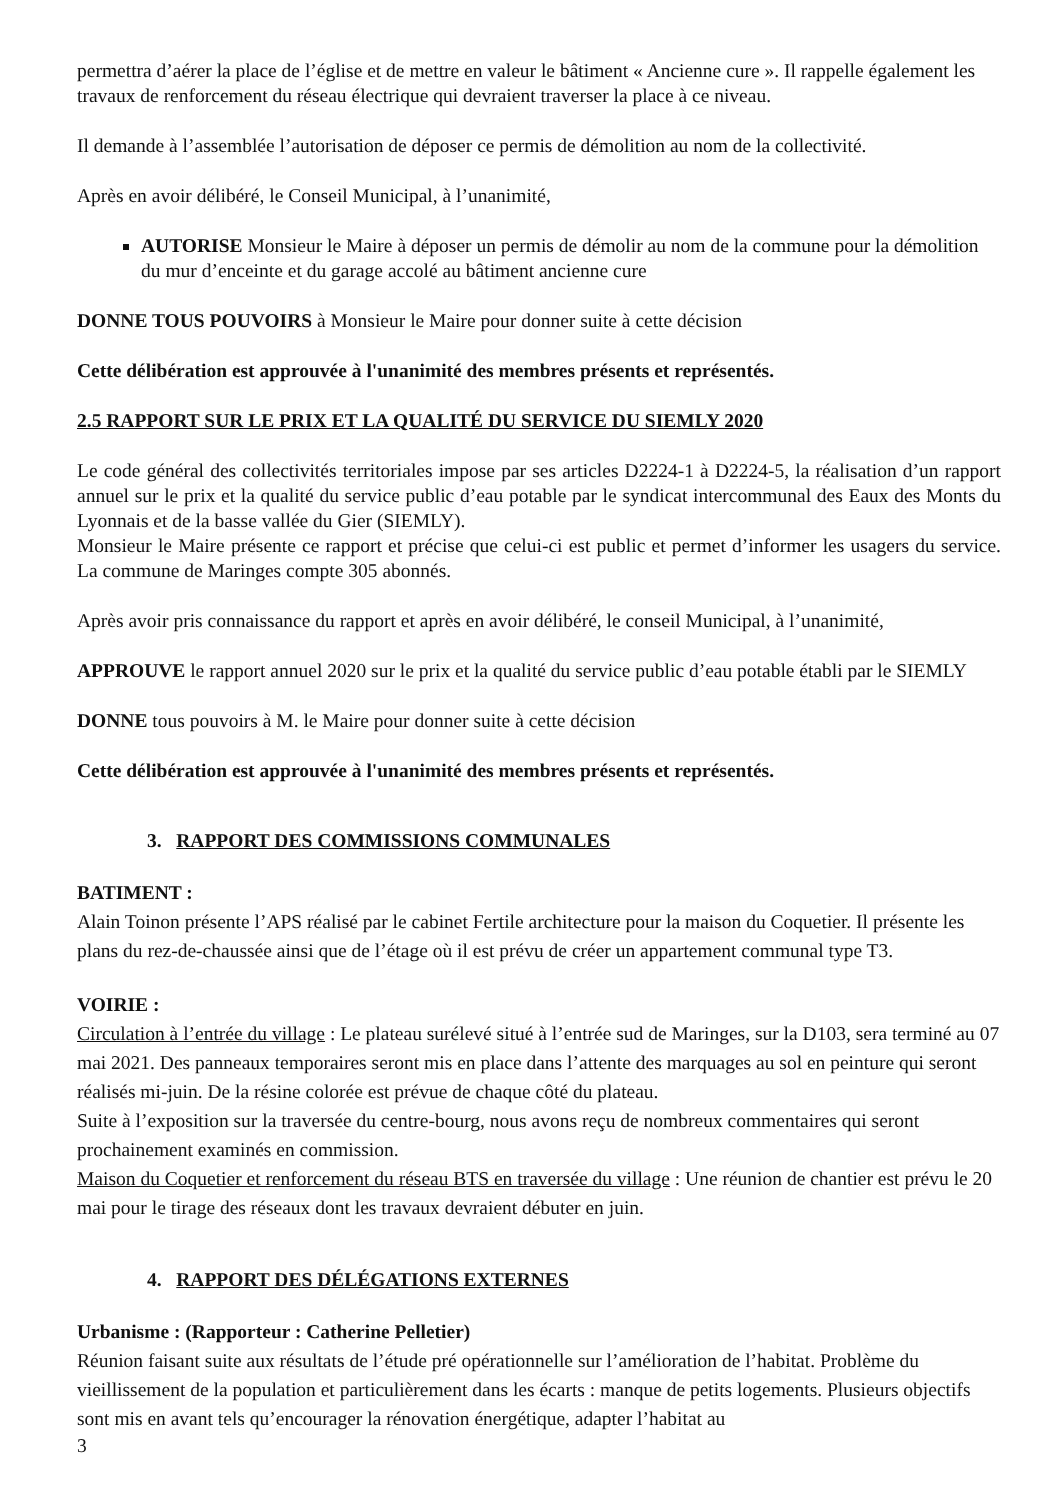permettra d’aérer la place de l’église et de mettre en valeur le bâtiment « Ancienne cure ». Il rappelle également les travaux de renforcement du réseau électrique qui devraient traverser la place à ce niveau.
Il demande à l’assemblée l’autorisation de déposer ce permis de démolition au nom de la collectivité.
Après en avoir délibéré, le Conseil Municipal, à l’unanimité,
AUTORISE Monsieur le Maire à déposer un permis de démolir au nom de la commune pour la démolition du mur d’enceinte et du garage accolé au bâtiment ancienne cure
DONNE TOUS POUVOIRS à Monsieur le Maire pour donner suite à cette décision
Cette délibération est approuvée à l'unanimité des membres présents et représentés.
2.5 RAPPORT SUR LE PRIX ET LA QUALITÉ DU SERVICE DU SIEMLY 2020
Le code général des collectivités territoriales impose par ses articles D2224-1 à D2224-5, la réalisation d’un rapport annuel sur le prix et la qualité du service public d’eau potable par le syndicat intercommunal des Eaux des Monts du Lyonnais et de la basse vallée du Gier (SIEMLY).
Monsieur le Maire présente ce rapport et précise que celui-ci est public et permet d’informer les usagers du service. La commune de Maringes compte 305 abonnés.
Après avoir pris connaissance du rapport et après en avoir délibéré, le conseil Municipal, à l’unanimité,
APPROUVE le rapport annuel 2020 sur le prix et la qualité du service public d’eau potable établi par le SIEMLY
DONNE tous pouvoirs à M. le Maire pour donner suite à cette décision
Cette délibération est approuvée à l'unanimité des membres présents et représentés.
3. RAPPORT DES COMMISSIONS COMMUNALES
BATIMENT :
Alain Toinon présente l’APS réalisé par le cabinet Fertile architecture pour la maison du Coquetier. Il présente les plans du rez-de-chaussée ainsi que de l’étage où il est prévu de créer un appartement communal type T3.
VOIRIE :
Circulation à l’entrée du village : Le plateau surélevé situé à l’entrée sud de Maringes, sur la D103, sera terminé au 07 mai 2021. Des panneaux temporaires seront mis en place dans l’attente des marquages au sol en peinture qui seront réalisés mi-juin. De la résine colorée est prévue de chaque côté du plateau.
Suite à l’exposition sur la traversée du centre-bourg, nous avons reçu de nombreux commentaires qui seront prochainement examinés en commission.
Maison du Coquetier et renforcement du réseau BTS en traversée du village : Une réunion de chantier est prévu le 20 mai pour le tirage des réseaux dont les travaux devraient débuter en juin.
4. RAPPORT DES DÉLÉGATIONS EXTERNES
Urbanisme : (Rapporteur : Catherine Pelletier)
Réunion faisant suite aux résultats de l’étude pré opérationnelle sur l’amélioration de l’habitat. Problème du vieillissement de la population et particulièrement dans les écarts : manque de petits logements. Plusieurs objectifs sont mis en avant tels qu’encourager la rénovation énergétique, adapter l’habitat au
3